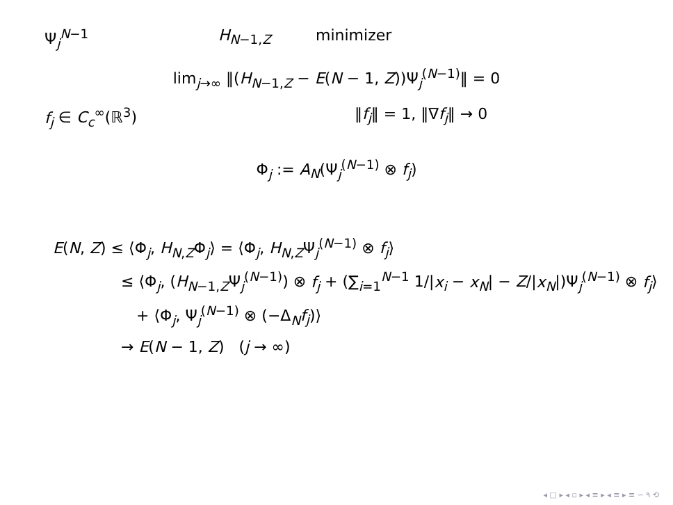Ψ<sub>j</sub><sup>N−1</sup> H<sub>N−1,Z</sub> minimizer
lim<sub>j→∞</sub> ‖(H<sub>N−1,Z</sub> − E(N − 1, Z))Ψ<sub>j</sub><sup>(N−1)</sup>‖ = 0
f<sub>j</sub> ∈ C<sub>c</sub><sup>∞</sup>(ℝ<sup>3</sup>) ‖f<sub>j</sub>‖ = 1, ‖∇f<sub>j</sub>‖ → 0
Φ<sub>j</sub> := A<sub>N</sub>(Ψ<sub>j</sub><sup>(N−1)</sup> ⊗ f<sub>j</sub>)
E(N, Z) ≤ ⟨Φ<sub>j</sub>, H<sub>N,Z</sub>Φ<sub>j</sub>⟩ = ⟨Φ<sub>j</sub>, H<sub>N,Z</sub>Ψ<sub>j</sub><sup>(N−1)</sup> ⊗ f<sub>j</sub>⟩
≤ ⟨Φ<sub>j</sub>, (H<sub>N−1,Z</sub>Ψ<sub>j</sub><sup>(N−1)</sup>) ⊗ f<sub>j</sub> + (∑<sub>i=1</sub><sup>N−1</sup> 1/|x<sub>i</sub> − x<sub>N</sub>| − Z/|x<sub>N</sub>|)Ψ<sub>j</sub><sup>(N−1)</sup> ⊗ f<sub>j</sub>⟩
+ ⟨Φ<sub>j</sub>, Ψ<sub>j</sub><sup>(N−1)</sup> ⊗ (−Δ<sub>N</sub>f<sub>j</sub>)⟩
→ E(N − 1, Z) (j → ∞)
◂ □ ▸ ◂ ▫ ▸ ◂ ≡ ▸ ◂ ≡ ▸ ≡ ∽ ۹ ⟲